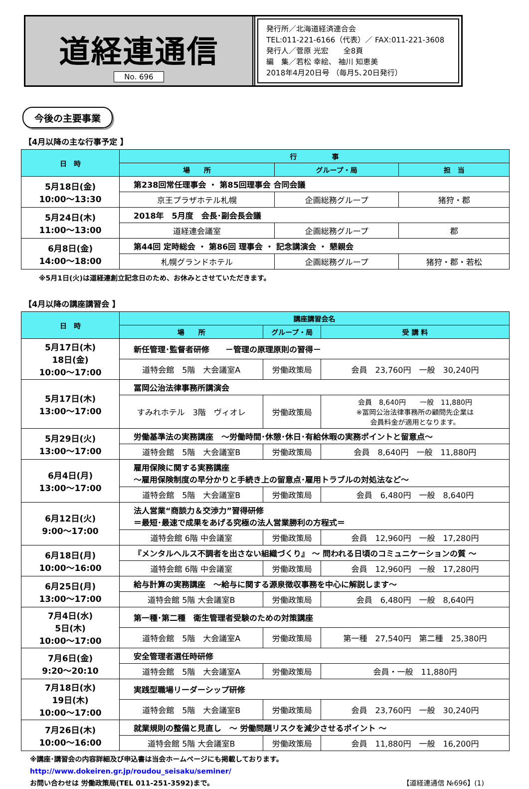道経連通信
No. 696
発行所／北海道経済連合会
TEL:011-221-6166（代表）／ FAX:011-221-3608
発行人／菅原 光宏　　全8頁
編　集／若松 幸絵、 袖川 知恵美
2018年4月20日号 （毎月5､20日発行）
今後の主要事業
【4月以降の主な行事予定 】
| 日 時 | 行 事 | | |
| --- | --- | --- | --- |
| | 場 所 | グループ・局 | 担 当 |
| 5月18日(金) 10:00～13:30 | 第238回常任理事会 ・ 第85回理事会 合同会議 | | |
| | 京王プラザホテル札幌 | 企画総務グループ | 猪狩・郡 |
| 5月24日(木) 11:00～13:00 | 2018年 5月度 会長･副会長会議 | | |
| | 道経連会議室 | 企画総務グループ | 郡 |
| 6月8日(金) 14:00～18:00 | 第44回 定時総会 ・ 第86回 理事会 ・ 記念講演会 ・ 懇親会 | | |
| | 札幌グランドホテル | 企画総務グループ | 猪狩・郡・若松 |
※5月1日(火)は道経連創立記念日のため、お休みとさせていただきます。
【4月以降の講座講習会 】
| 日 時 | 講座講習会名 | | |
| --- | --- | --- | --- |
| | 場 所 | グループ・局 | 受 講 料 |
| 5月17日(木) 18日(金) 10:00～17:00 | 新任管理･監督者研修 －管理の原理原則の習得－ | | |
| | 道特会館 5階 大会議室A | 労働政策局 | 会員 23,760円 一般 30,240円 |
| 5月17日(木) 13:00～17:00 | 冨岡公治法律事務所講演会 | | |
| | すみれホテル 3階 ヴィオレ | 労働政策局 | 会員 8,640円 一般 11,880円 ※冨岡公治法律事務所の顧問先企業は 会員料金が適用となります。 |
| 5月29日(火) 13:00～17:00 | 労働基準法の実務講座 ～労働時間･休憩･休日･有給休暇の実務ポイントと留意点～ | | |
| | 道特会館 5階 大会議室B | 労働政策局 | 会員 8,640円 一般 11,880円 |
| 6月4日(月) 13:00～17:00 | 雇用保険に関する実務講座 ～雇用保険制度の早分かりと手続き上の留意点･雇用トラブルの対処法など～ | | |
| | 道特会館 5階 大会議室B | 労働政策局 | 会員 6,480円 一般 8,640円 |
| 6月12日(火) 9:00～17:00 | 法人営業“商談力＆交渉力”習得研修 ＝最短･最速で成果をあげる究極の法人営業勝利の方程式＝ | | |
| | 道特会館 6階 中会議室 | 労働政策局 | 会員 12,960円 一般 17,280円 |
| 6月18日(月) 10:00～16:00 | 『メンタルヘルス不調者を出さない組織づくり』 ～ 問われる日頃のコミュニケーションの質 ～ | | |
| | 道特会館 6階 中会議室 | 労働政策局 | 会員 12,960円 一般 17,280円 |
| 6月25日(月) 13:00～17:00 | 給与計算の実務講座 ～給与に関する源泉徴収事務を中心に解説します～ | | |
| | 道特会館 5階 大会議室B | 労働政策局 | 会員 6,480円 一般 8,640円 |
| 7月4日(水) 5日(木) 10:00～17:00 | 第一種･第二種 衛生管理者受験のための対策講座 | | |
| | 道特会館 5階 大会議室A | 労働政策局 | 第一種 27,540円 第二種 25,380円 |
| 7月6日(金) 9:20～20:10 | 安全管理者選任時研修 | | |
| | 道特会館 5階 大会議室A | 労働政策局 | 会員・一般 11,880円 |
| 7月18日(水) 19日(木) 10:00～17:00 | 実践型職場リーダーシップ研修 | | |
| | 道特会館 5階 大会議室B | 労働政策局 | 会員 23,760円 一般 30,240円 |
| 7月26日(木) 10:00～16:00 | 就業規則の整備と見直し ～ 労働問題リスクを減少させるポイント ～ | | |
| | 道特会館 5階 大会議室B | 労働政策局 | 会員 11,880円 一般 16,200円 |
※講座･講習会の内容詳細及び申込書は当会ホームページにも掲載しております。
http://www.dokeiren.gr.jp/roudou_seisaku/seminer/
お問い合わせは 労働政策局(TEL 011-251-3592)まで。 【道経連通信 №696】(1)